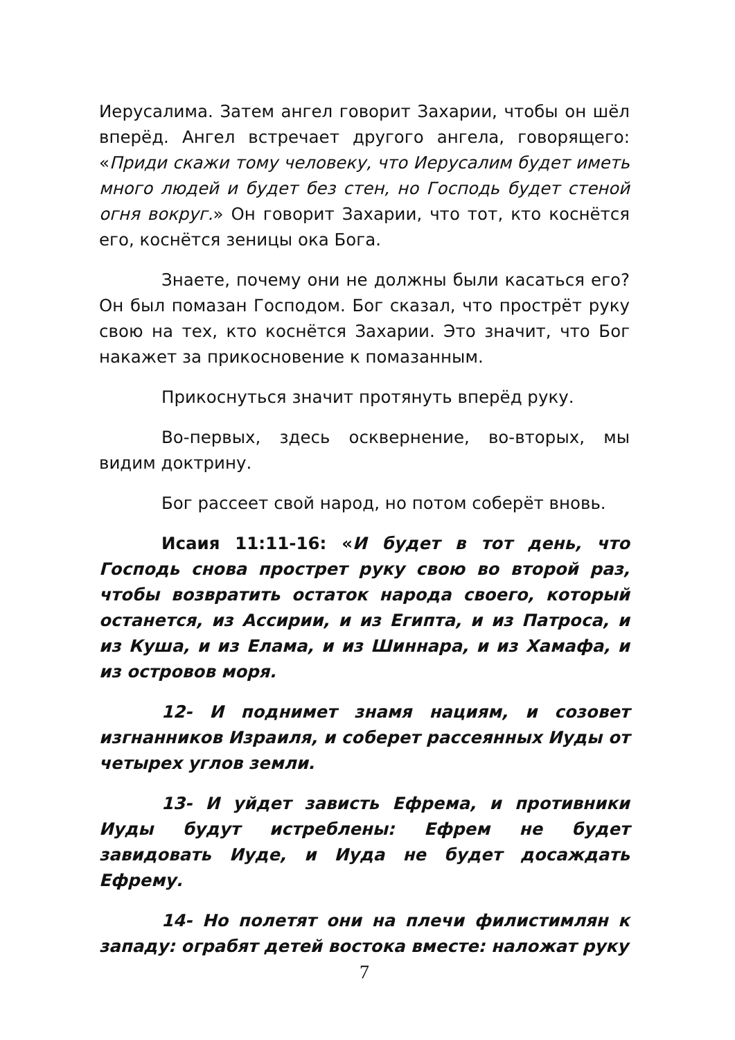Иерусалима. Затем ангел говорит Захарии, чтобы он шёл вперёд. Ангел встречает другого ангела, говорящего: «Приди скажи тому человеку, что Иерусалим будет иметь много людей и будет без стен, но Господь будет стеной огня вокруг.» Он говорит Захарии, что тот, кто коснётся его, коснётся зеницы ока Бога.
Знаете, почему они не должны были касаться его? Он был помазан Господом. Бог сказал, что простpёт руку свою на тех, кто коснётся Захарии. Это значит, что Бог накажет за прикосновение к помазанным.
Прикоснуться значит протянуть вперёд руку.
Во-первых, здесь осквернение, во-вторых, мы видим доктрину.
Бог рассеет свой народ, но потом соберёт вновь.
Исаия 11:11-16: «И будет в тот день, что Господь снова прострет руку свою во второй раз, чтобы возвратить остаток народа своего, который останется, из Ассирии, и из Египта, и из Патроса, и из Куша, и из Елама, и из Шиннара, и из Хамафа, и из островов моря.
12- И поднимет знамя нациям, и созовет изгнанников Израиля, и соберет рассеянных Иуды от четырех углов земли.
13- И уйдет зависть Ефрема, и противники Иуды будут истреблены: Ефрем не будет завидовать Иуде, и Иуда не будет досаждать Ефрему.
14- Но полетят они на плечи филистимлян к западу: ограбят детей востока вместе: наложат руку
7